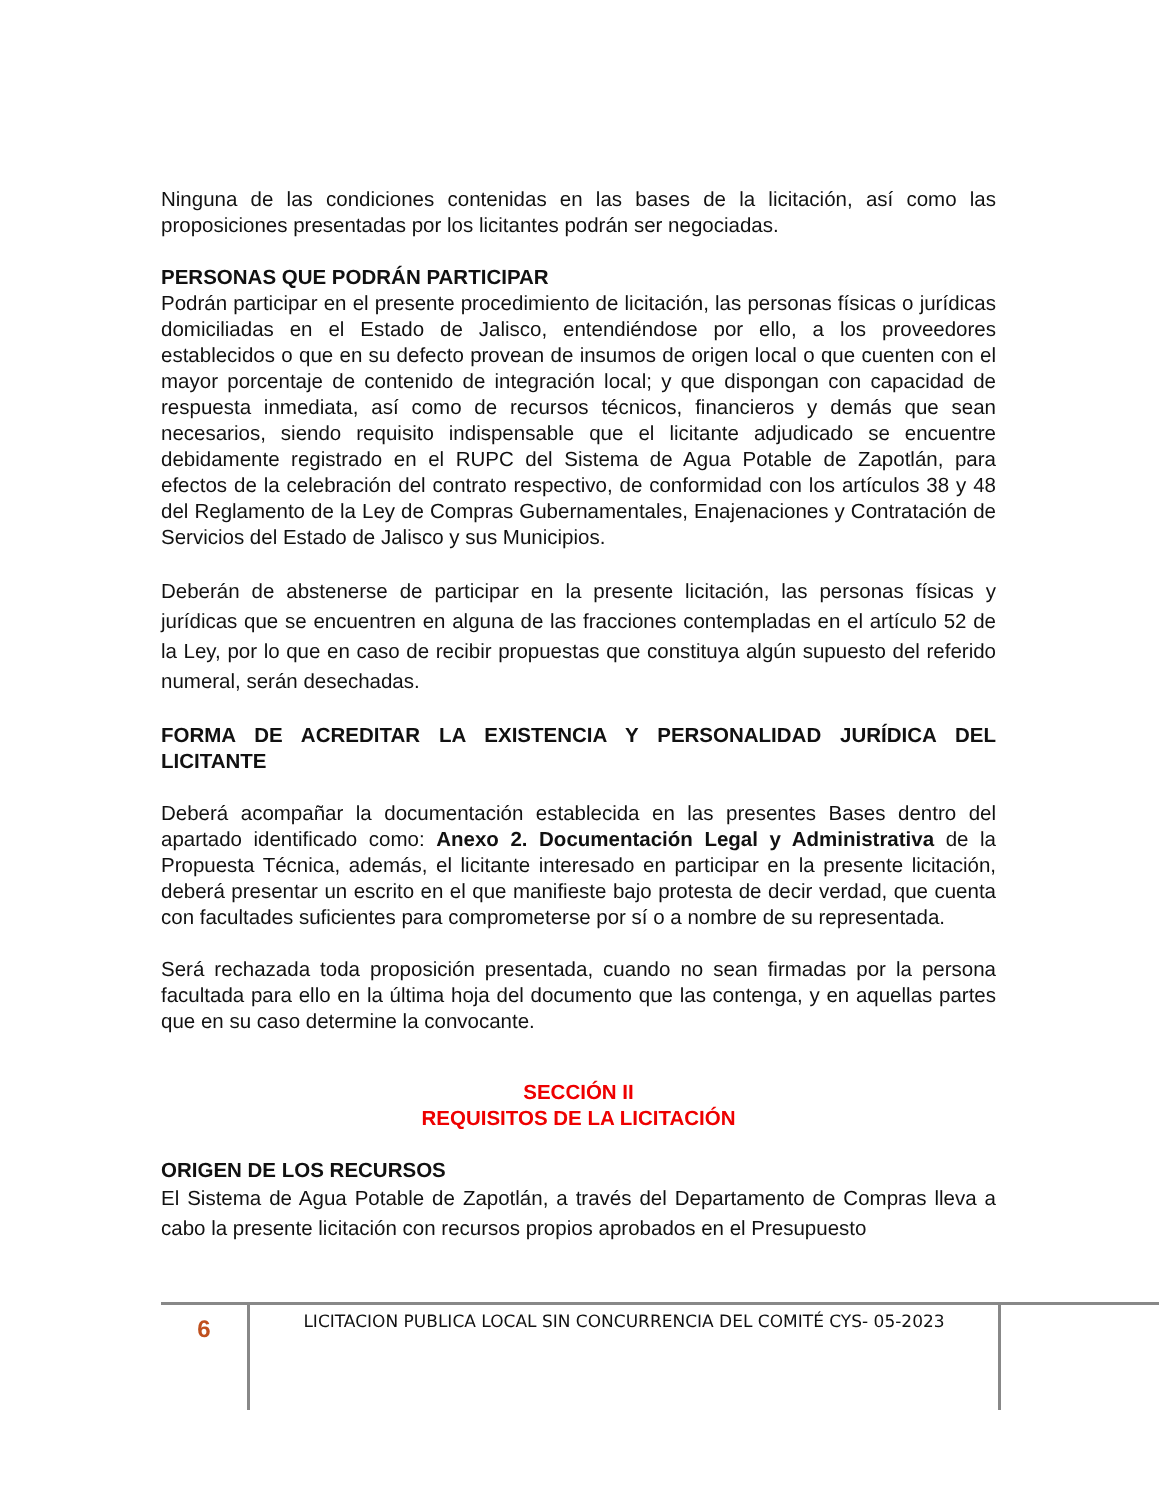Ninguna de las condiciones contenidas en las bases de la licitación, así como las proposiciones presentadas por los licitantes podrán ser negociadas.
PERSONAS QUE PODRÁN PARTICIPAR
Podrán participar en el presente procedimiento de licitación, las personas físicas o jurídicas domiciliadas en el Estado de Jalisco, entendiéndose por ello, a los proveedores establecidos o que en su defecto provean de insumos de origen local o que cuenten con el mayor porcentaje de contenido de integración local; y que dispongan con capacidad de respuesta inmediata, así como de recursos técnicos, financieros y demás que sean necesarios, siendo requisito indispensable que el licitante adjudicado se encuentre debidamente registrado en el RUPC del Sistema de Agua Potable de Zapotlán, para efectos de la celebración del contrato respectivo, de conformidad con los artículos 38 y 48 del Reglamento de la Ley de Compras Gubernamentales, Enajenaciones y Contratación de Servicios del Estado de Jalisco y sus Municipios.
Deberán de abstenerse de participar en la presente licitación, las personas físicas y jurídicas que se encuentren en alguna de las fracciones contempladas en el artículo 52 de la Ley, por lo que en caso de recibir propuestas que constituya algún supuesto del referido numeral, serán desechadas.
FORMA DE ACREDITAR LA EXISTENCIA Y PERSONALIDAD JURÍDICA DEL LICITANTE
Deberá acompañar la documentación establecida en las presentes Bases dentro del apartado identificado como: Anexo 2. Documentación Legal y Administrativa de la Propuesta Técnica, además, el licitante interesado en participar en la presente licitación, deberá presentar un escrito en el que manifieste bajo protesta de decir verdad, que cuenta con facultades suficientes para comprometerse por sí o a nombre de su representada.
Será rechazada toda proposición presentada, cuando no sean firmadas por la persona facultada para ello en la última hoja del documento que las contenga, y en aquellas partes que en su caso determine la convocante.
SECCIÓN II
REQUISITOS DE LA LICITACIÓN
ORIGEN DE LOS RECURSOS
El Sistema de Agua Potable de Zapotlán, a través del Departamento de Compras lleva a cabo la presente licitación con recursos propios aprobados en el Presupuesto
6
LICITACION PUBLICA LOCAL SIN CONCURRENCIA DEL COMITÉ CYS- 05-2023